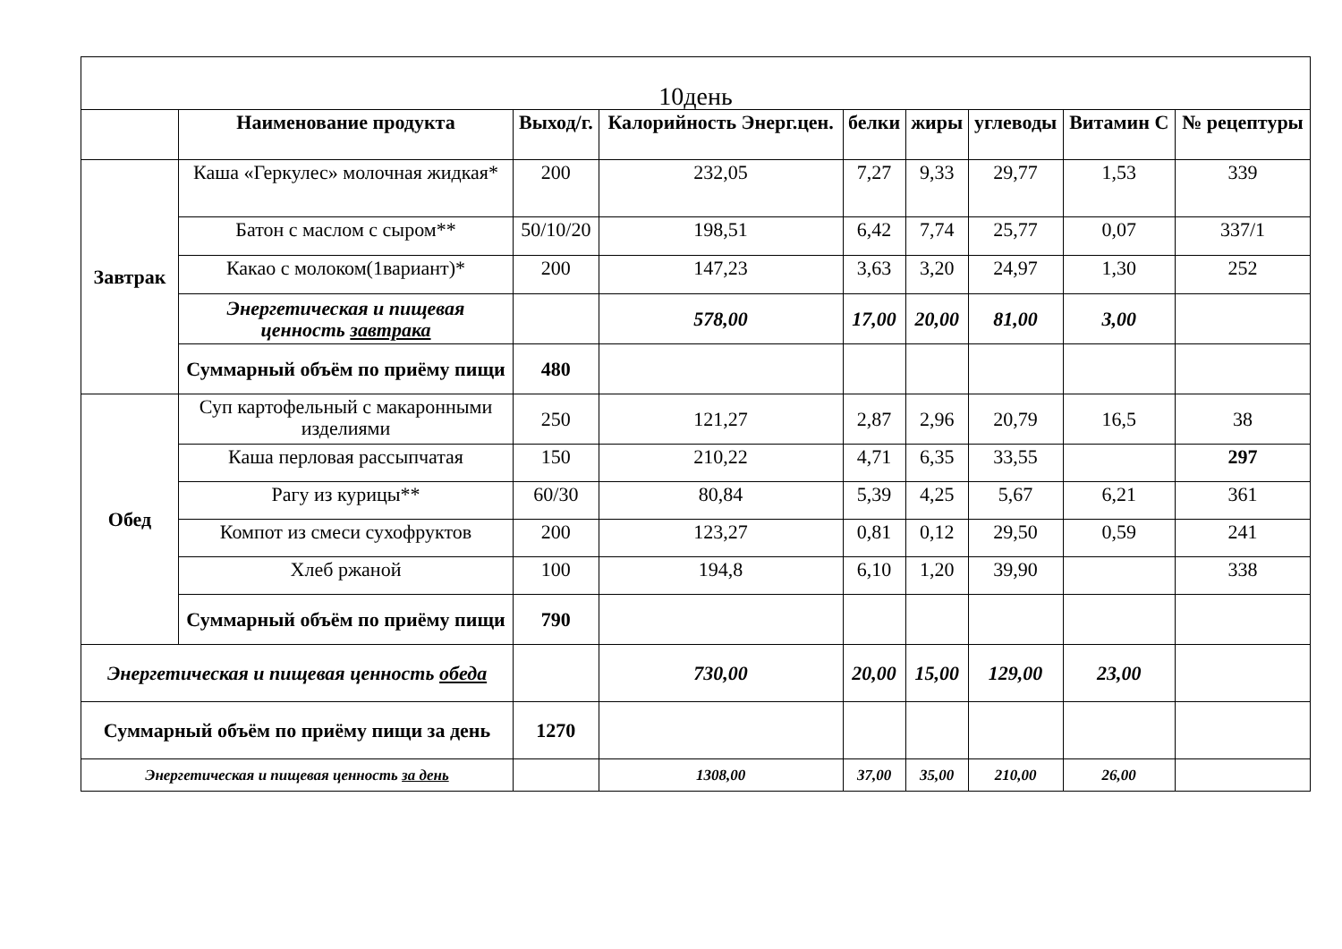| 10день | | | | | | | | |
| | Наименование продукта | Выход/г. | Калорийность Энерг.цен. | белки | жиры | углеводы | Витамин С | № рецептуры |
| Завтрак | Каша «Геркулес» молочная жидкая* | 200 | 232,05 | 7,27 | 9,33 | 29,77 | 1,53 | 339 |
| | Батон с маслом с сыром** | 50/10/20 | 198,51 | 6,42 | 7,74 | 25,77 | 0,07 | 337/1 |
| | Какао с молоком(1вариант)* | 200 | 147,23 | 3,63 | 3,20 | 24,97 | 1,30 | 252 |
| | Энергетическая и пищевая ценность завтрака | | 578,00 | 17,00 | 20,00 | 81,00 | 3,00 | |
| | Суммарный объём по приёму пищи | 480 | | | | | | |
| Обед | Суп картофельный с макаронными изделиями | 250 | 121,27 | 2,87 | 2,96 | 20,79 | 16,5 | 38 |
| | Каша перловая рассыпчатая | 150 | 210,22 | 4,71 | 6,35 | 33,55 | | 297 |
| | Рагу из курицы** | 60/30 | 80,84 | 5,39 | 4,25 | 5,67 | 6,21 | 361 |
| | Компот из смеси сухофруктов | 200 | 123,27 | 0,81 | 0,12 | 29,50 | 0,59 | 241 |
| | Хлеб ржаной | 100 | 194,8 | 6,10 | 1,20 | 39,90 | | 338 |
| | Суммарный объём по приёму пищи | 790 | | | | | | |
| Энергетическая и пищевая ценность обеда | | | 730,00 | 20,00 | 15,00 | 129,00 | 23,00 | |
| Суммарный объём по приёму пищи за день | | 1270 | | | | | | |
| Энергетическая и пищевая ценность за день | | | 1308,00 | 37,00 | 35,00 | 210,00 | 26,00 | |